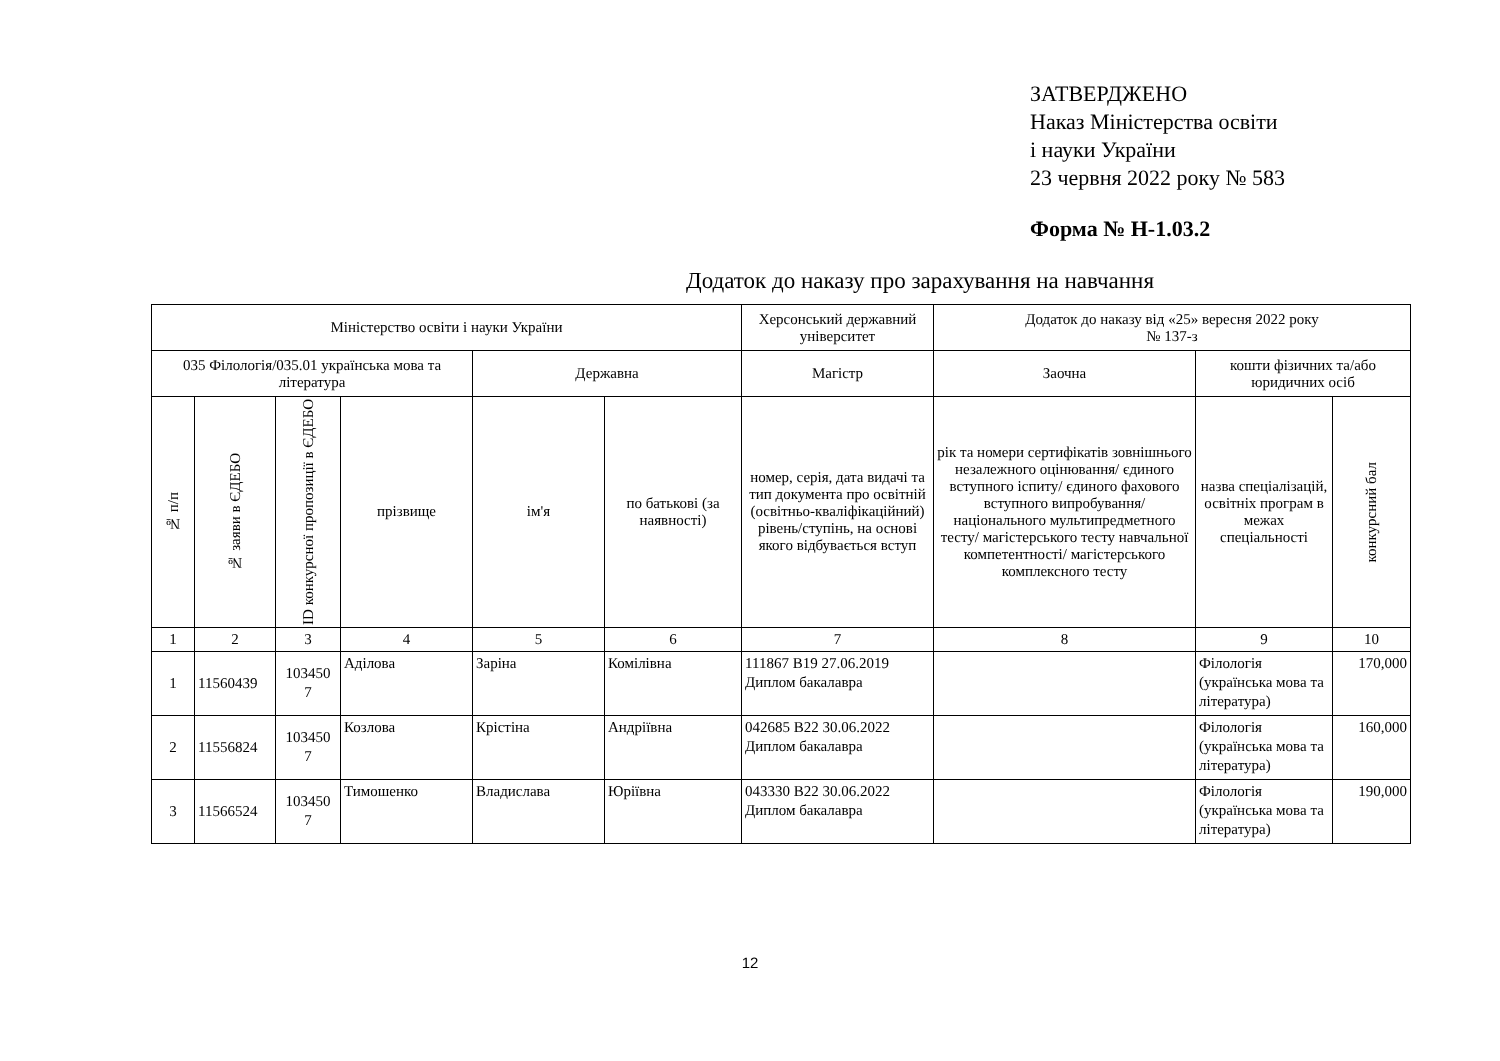ЗАТВЕРДЖЕНО
Наказ Міністерства освіти
і науки України
23 червня 2022 року № 583
Форма № Н-1.03.2
Додаток до наказу про зарахування на навчання
| Міністерство освіти і науки України | | | | | | Херсонський державний університет | Додаток до наказу від «25» вересня 2022 року № 137-з | | |
| --- | --- | --- | --- | --- | --- | --- | --- | --- | --- |
| 035 Філологія/035.01 українська мова та література | | | | Державна | | Магістр | Заочна | кошти фізичних та/або юридичних осіб | |
| № п/п | № заяви в ЄДЕБО | ID конкурсної пропозиції в ЄДЕБО | прізвище | ім'я | по батькові (за наявності) | номер, серія, дата видачі та тип документа про освітній (освітньо-кваліфікаційний) рівень/ступінь, на основі якого відбувається вступ | рік та номери сертифікатів зовнішнього незалежного оцінювання/ єдиного вступного іспиту/ єдиного фахового вступного випробування/ національного мультипредметного тесту/ магістерського тесту навчальної компетентності/ магістерського комплексного тесту | назва спеціалізацій, освітніх програм в межах спеціальності | конкурсний бал |
| 1 | 2 | 3 | 4 | 5 | 6 | 7 | 8 | 9 | 10 |
| 1 | 11560439 | 103450 7 | Аділова | Заріна | Комілівна | 111867 B19 27.06.2019 Диплом бакалавра | | Філологія (українська мова та література) | 170,000 |
| 2 | 11556824 | 103450 7 | Козлова | Крістіна | Андріївна | 042685 B22 30.06.2022 Диплом бакалавра | | Філологія (українська мова та література) | 160,000 |
| 3 | 11566524 | 103450 7 | Тимошенко | Владислава | Юріївна | 043330 B22 30.06.2022 Диплом бакалавра | | Філологія (українська мова та література) | 190,000 |
12